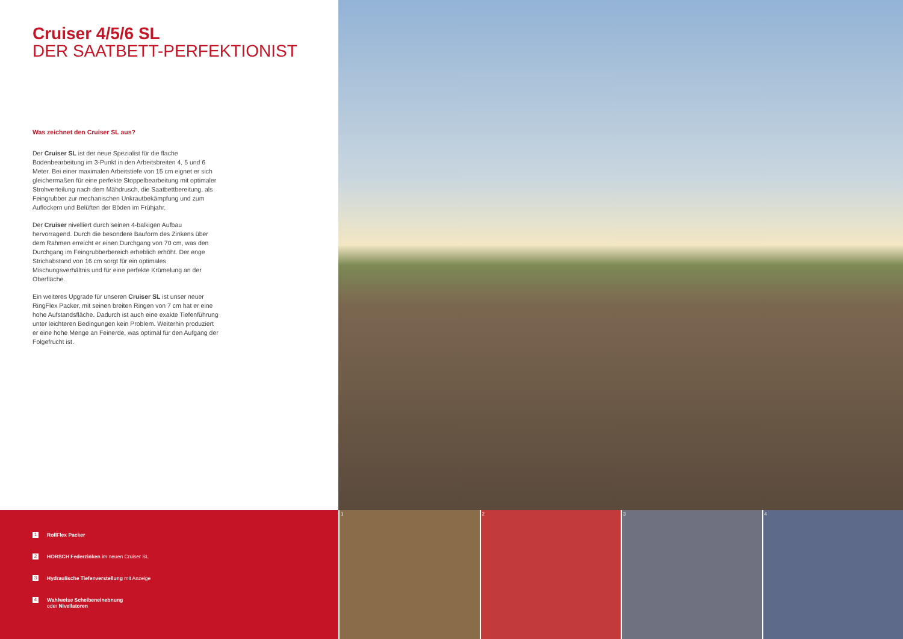Cruiser 4/5/6 SL
DER SAATBETT-PERFEKTIONIST
Was zeichnet den Cruiser SL aus?
Der Cruiser SL ist der neue Spezialist für die flache Bodenbearbeitung im 3-Punkt in den Arbeitsbreiten 4, 5 und 6 Meter. Bei einer maximalen Arbeitstiefe von 15 cm eignet er sich gleichermaßen für eine perfekte Stoppelbearbeitung mit optimaler Strohverteilung nach dem Mähdrusch, die Saatbettbereitung, als Feingrubber zur mechanischen Unkrautbekämpfung und zum Auflockern und Belüften der Böden im Frühjahr.
Der Cruiser nivelliert durch seinen 4-balkigen Aufbau hervorragend. Durch die besondere Bauform des Zinkens über dem Rahmen erreicht er einen Durchgang von 70 cm, was den Durchgang im Feingrubberbereich erheblich erhöht. Der enge Strichabstand von 16 cm sorgt für ein optimales Mischungsverhältnis und für eine perfekte Krümelung an der Oberfläche.
Ein weiteres Upgrade für unseren Cruiser SL ist unser neuer RingFlex Packer, mit seinen breiten Ringen von 7 cm hat er eine hohe Aufstandsfläche. Dadurch ist auch eine exakte Tiefenführung unter leichteren Bedingungen kein Problem. Weiterhin produziert er eine hohe Menge an Feinerde, was optimal für den Aufgang der Folgefrucht ist.
1
RollFlex Packer
2
HORSCH Federzinken im neuen Cruiser SL
3
Hydraulische Tiefenverstellung mit Anzeige
4
Wahlweise Scheibeneinebnung
oder Nivellatoren
1 2 3 4